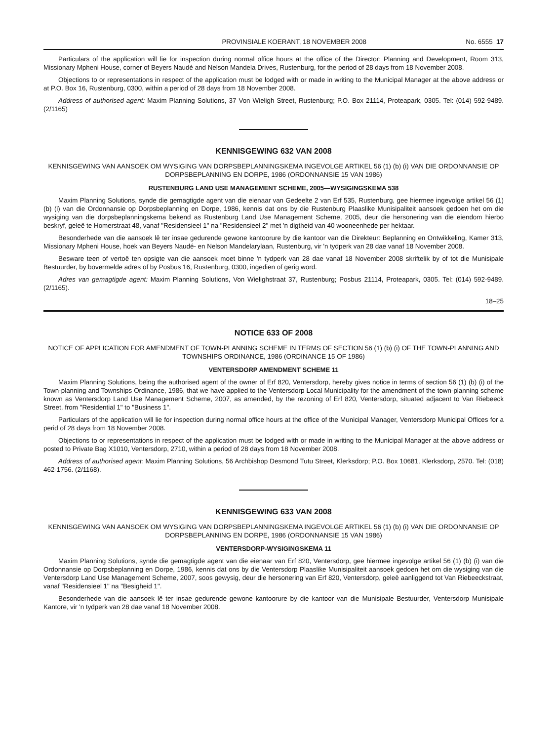PROVINSIALE KOERANT, 18 NOVEMBER 2008 No. 6555 17
Particulars of the application will lie for inspection during normal office hours at the office of the Director: Planning and Development, Room 313, Missionary Mpheni House, corner of Beyers Naudé and Nelson Mandela Drives, Rustenburg, for the period of 28 days from 18 November 2008.
Objections to or representations in respect of the application must be lodged with or made in writing to the Municipal Manager at the above address or at P.O. Box 16, Rustenburg, 0300, within a period of 28 days from 18 November 2008.
Address of authorised agent: Maxim Planning Solutions, 37 Von Wieligh Street, Rustenburg; P.O. Box 21114, Proteapark, 0305. Tel: (014) 592-9489. (2/1165)
KENNISGEWING 632 VAN 2008
KENNISGEWING VAN AANSOEK OM WYSIGING VAN DORPSBEPLANNINGSKEMA INGEVOLGE ARTIKEL 56 (1) (b) (i) VAN DIE ORDONNANSIE OP DORPSBEPLANNING EN DORPE, 1986 (ORDONNANSIE 15 VAN 1986)
RUSTENBURG LAND USE MANAGEMENT SCHEME, 2005—WYSIGINGSKEMA 538
Maxim Planning Solutions, synde die gemagtigde agent van die eienaar van Gedeelte 2 van Erf 535, Rustenburg, gee hiermee ingevolge artikel 56 (1) (b) (i) van die Ordonnansie op Dorpsbeplanning en Dorpe, 1986, kennis dat ons by die Rustenburg Plaaslike Munisipaliteit aansoek gedoen het om die wysiging van die dorpsbeplanningskema bekend as Rustenburg Land Use Management Scheme, 2005, deur die hersonering van die eiendom hierbo beskryf, geleë te Homerstraat 48, vanaf "Residensieel 1" na "Residensieel 2" met 'n digtheid van 40 wooneenhede per hektaar.
Besonderhede van die aansoek lê ter insae gedurende gewone kantoorure by die kantoor van die Direkteur: Beplanning en Ontwikkeling, Kamer 313, Missionary Mpheni House, hoek van Beyers Naudé- en Nelson Mandelarylaan, Rustenburg, vir 'n tydperk van 28 dae vanaf 18 November 2008.
Besware teen of vertoë ten opsigte van die aansoek moet binne 'n tydperk van 28 dae vanaf 18 November 2008 skriftelik by of tot die Munisipale Bestuurder, by bovermelde adres of by Posbus 16, Rustenburg, 0300, ingedien of gerig word.
Adres van gemagtigde agent: Maxim Planning Solutions, Von Wielighstraat 37, Rustenburg; Posbus 21114, Proteapark, 0305. Tel: (014) 592-9489. (2/1165).
18–25
NOTICE 633 OF 2008
NOTICE OF APPLICATION FOR AMENDMENT OF TOWN-PLANNING SCHEME IN TERMS OF SECTION 56 (1) (b) (i) OF THE TOWN-PLANNING AND TOWNSHIPS ORDINANCE, 1986 (ORDINANCE 15 OF 1986)
VENTERSDORP AMENDMENT SCHEME 11
Maxim Planning Solutions, being the authorised agent of the owner of Erf 820, Ventersdorp, hereby gives notice in terms of section 56 (1) (b) (i) of the Town-planning and Townships Ordinance, 1986, that we have applied to the Ventersdorp Local Municipality for the amendment of the town-planning scheme known as Ventersdorp Land Use Management Scheme, 2007, as amended, by the rezoning of Erf 820, Ventersdorp, situated adjacent to Van Riebeeck Street, from "Residential 1" to "Business 1".
Particulars of the application will lie for inspection during normal office hours at the office of the Municipal Manager, Ventersdorp Municipal Offices for a perid of 28 days from 18 November 2008.
Objections to or representations in respect of the application must be lodged with or made in writing to the Municipal Manager at the above address or posted to Private Bag X1010, Ventersdorp, 2710, within a period of 28 days from 18 November 2008.
Address of authorised agent: Maxim Planning Solutions, 56 Archbishop Desmond Tutu Street, Klerksdorp; P.O. Box 10681, Klerksdorp, 2570. Tel: (018) 462-1756. (2/1168).
KENNISGEWING 633 VAN 2008
KENNISGEWING VAN AANSOEK OM WYSIGING VAN DORPSBEPLANNINGSKEMA INGEVOLGE ARTIKEL 56 (1) (b) (i) VAN DIE ORDONNANSIE OP DORPSBEPLANNING EN DORPE, 1986 (ORDONNANSIE 15 VAN 1986)
VENTERSDORP-WYSIGINGSKEMA 11
Maxim Planning Solutions, synde die gemagtigde agent van die eienaar van Erf 820, Ventersdorp, gee hiermee ingevolge artikel 56 (1) (b) (i) van die Ordonnansie op Dorpsbeplanning en Dorpe, 1986, kennis dat ons by die Ventersdorp Plaaslike Munisipaliteit aansoek gedoen het om die wysiging van die Ventersdorp Land Use Management Scheme, 2007, soos gewysig, deur die hersonering van Erf 820, Ventersdorp, geleë aanliggend tot Van Riebeeckstraat, vanaf "Residensieel 1" na "Besigheid 1".
Besonderhede van die aansoek lê ter insae gedurende gewone kantoorure by die kantoor van die Munisipale Bestuurder, Ventersdorp Munisipale Kantore, vir 'n tydperk van 28 dae vanaf 18 November 2008.